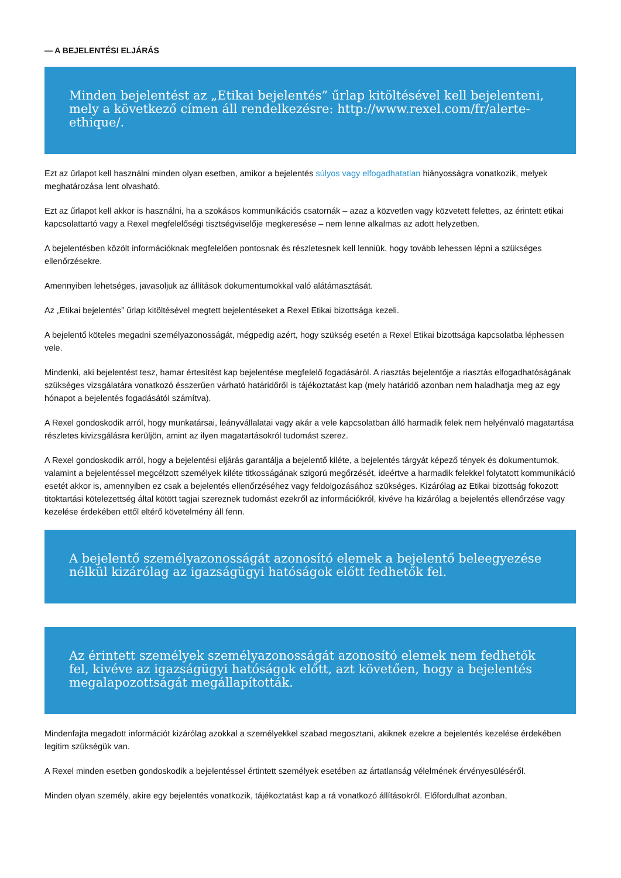— A BEJELENTÉSI ELJÁRÁS
Minden bejelentést az „Etikai bejelentés” űrlap kitöltésével kell bejelenteni, mely a következő címen áll rendelkezésre: http://www.rexel.com/fr/alerte-ethique/.
Ezt az űrlapot kell használni minden olyan esetben, amikor a bejelentés súlyos vagy elfogadhatatlan hiányosságra vonatkozik, melyek meghatározása lent olvasható.
Ezt az űrlapot kell akkor is használni, ha a szokásos kommunikációs csatornák – azaz a közvetlen vagy közvetett felettes, az érintett etikai kapcsolattartó vagy a Rexel megfelelőségi tisztségviselője megkeresése – nem lenne alkalmas az adott helyzetben.
A bejelentésben közölt információknak megfelelően pontosnak és részletesnek kell lenniük, hogy tovább lehessen lépni a szükséges ellenőrzésekre.
Amennyiben lehetséges, javasoljuk az állítások dokumentumokkal való alátámasztását.
Az „Etikai bejelentés” űrlap kitöltésével megtett bejelentéseket a Rexel Etikai bizottsága kezeli.
A bejelentő köteles megadni személyazonosságát, mégpedig azért, hogy szükség esetén a Rexel Etikai bizottsága kapcsolatba léphessen vele.
Mindenki, aki bejelentést tesz, hamar értesítést kap bejelentése megfelelő fogadásáról. A riasztás bejelentője a riasztás elfogadhatóságának szükséges vizsgálatára vonatkozó ésszerűen várható határidőről is tájékoztatást kap (mely határidő azonban nem haladhatja meg az egy hónapot a bejelentés fogadásától számítva).
A Rexel gondoskodik arról, hogy munkatársai, leányvállalatai vagy akár a vele kapcsolatban álló harmadik felek nem helyénvaló magatartása részletes kivizsgálásra kerüljön, amint az ilyen magatartásokról tudomást szerez.
A Rexel gondoskodik arról, hogy a bejelentési eljárás garantálja a bejelentő kiléte, a bejelentés tárgyát képező tények és dokumentumok, valamint a bejelentéssel megcélzott személyek kiléte titkosságának szigorú megőrzését, ideértve a harmadik felekkel folytatott kommunikáció esetét akkor is, amennyiben ez csak a bejelentés ellenőrzéséhez vagy feldolgozásához szükséges. Kizárólag az Etikai bizottság fokozott titoktartási kötelezettség által kötött tagjai szereznek tudomást ezekről az információkról, kivéve ha kizárólag a bejelentés ellenőrzése vagy kezelése érdekében ettől eltérő követelmény áll fenn.
A bejelentő személyazonosságát azonosító elemek a bejelentő beleegyezése nélkül kizárólag az igazságügyi hatóságok előtt fedhetők fel.
Az érintett személyek személyazonosságát azonosító elemek nem fedhetők fel, kivéve az igazságügyi hatóságok előtt, azt követően, hogy a bejelentés megalapozottságát megállapították.
Mindenfajta megadott információt kizárólag azokkal a személyekkel szabad megosztani, akiknek ezekre a bejelentés kezelése érdekében legitim szükségük van.
A Rexel minden esetben gondoskodik a bejelentéssel értintett személyek esetében az ártatlanság vélelmének érvényesüléséről.
Minden olyan személy, akire egy bejelentés vonatkozik, tájékoztatást kap a rá vonatkozó állításokról. Előfordulhat azonban,